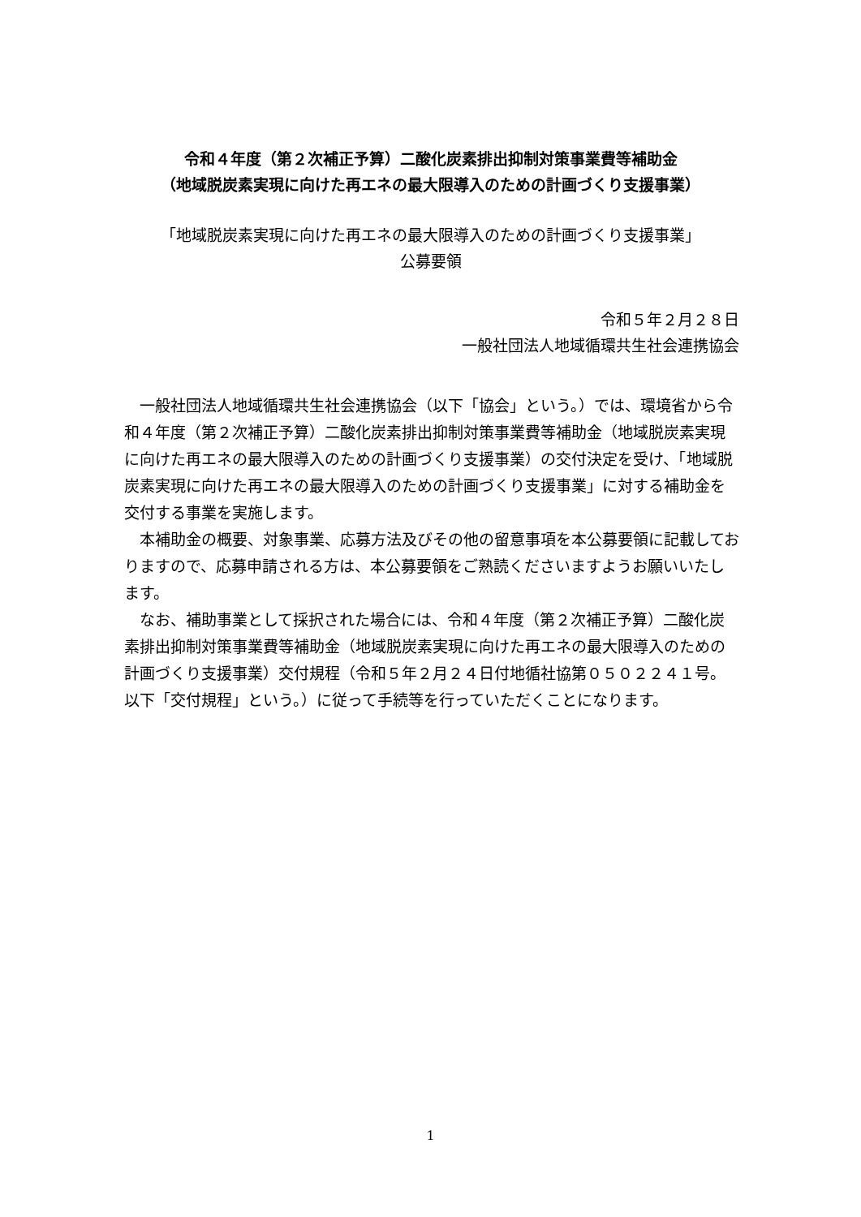令和４年度（第２次補正予算）二酸化炭素排出抑制対策事業費等補助金
（地域脱炭素実現に向けた再エネの最大限導入のための計画づくり支援事業）
「地域脱炭素実現に向けた再エネの最大限導入のための計画づくり支援事業」
公募要領
令和５年２月２８日
一般社団法人地域循環共生社会連携協会
一般社団法人地域循環共生社会連携協会（以下「協会」という。）では、環境省から令和４年度（第２次補正予算）二酸化炭素排出抑制対策事業費等補助金（地域脱炭素実現に向けた再エネの最大限導入のための計画づくり支援事業）の交付決定を受け、「地域脱炭素実現に向けた再エネの最大限導入のための計画づくり支援事業」に対する補助金を交付する事業を実施します。
本補助金の概要、対象事業、応募方法及びその他の留意事項を本公募要領に記載しておりますので、応募申請される方は、本公募要領をご熟読くださいますようお願いいたします。
なお、補助事業として採択された場合には、令和４年度（第２次補正予算）二酸化炭素排出抑制対策事業費等補助金（地域脱炭素実現に向けた再エネの最大限導入のための計画づくり支援事業）交付規程（令和５年２月２４日付地循社協第０５０２２４１号。以下「交付規程」という。）に従って手続等を行っていただくことになります。
1